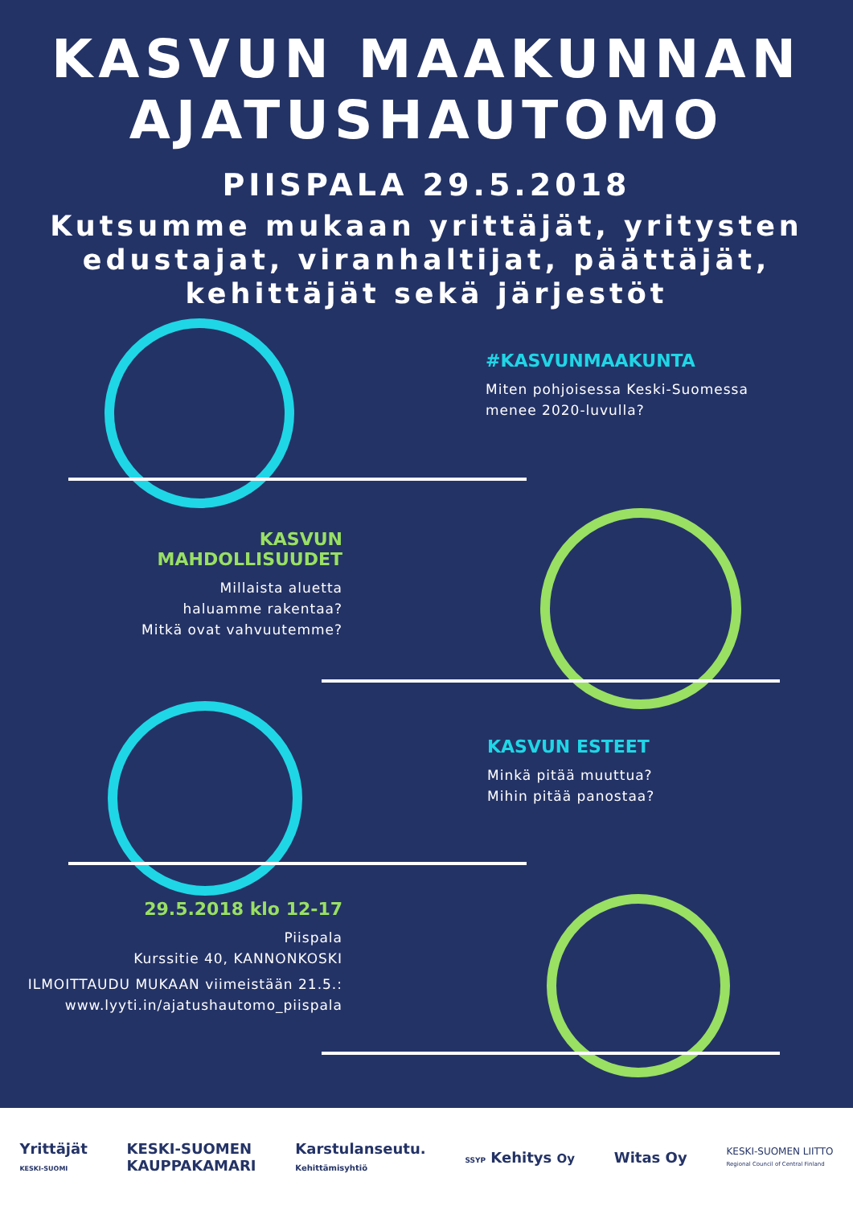KASVUN MAAKUNNAN
AJATUSHAUTOMO
PIISPALA 29.5.2018
Kutsumme mukaan yrittäjät, yritysten edustajat, viranhaltijat, päättäjät, kehittäjät sekä järjestöt
#KASVUNMAAKUNTA
Miten pohjoisessa Keski-Suomessa
menee 2020-luvulla?
KASVUN
MAHDOLLISUUDET
Millaista aluetta
haluamme rakentaa?
Mitkä ovat vahvuutemme?
KASVUN ESTEET
Minkä pitää muuttua?
Mihin pitää panostaa?
29.5.2018 klo 12-17
Piispala
Kurssitie 40, KANNONKOSKI
ILMOITTAUDU MUKAAN viimeistään 21.5.:
www.lyyti.in/ajatushautomo_piispala
Yrittäjät
KESKI-SUOMI KESKI-SUOMEN
KAUPPAKAMARI Karstulanseutu.
Kehittämisyhtiö SSYP Kehitys Oy Witas Oy KESKI-SUOMEN LIITTO
Regional Council of Central Finland